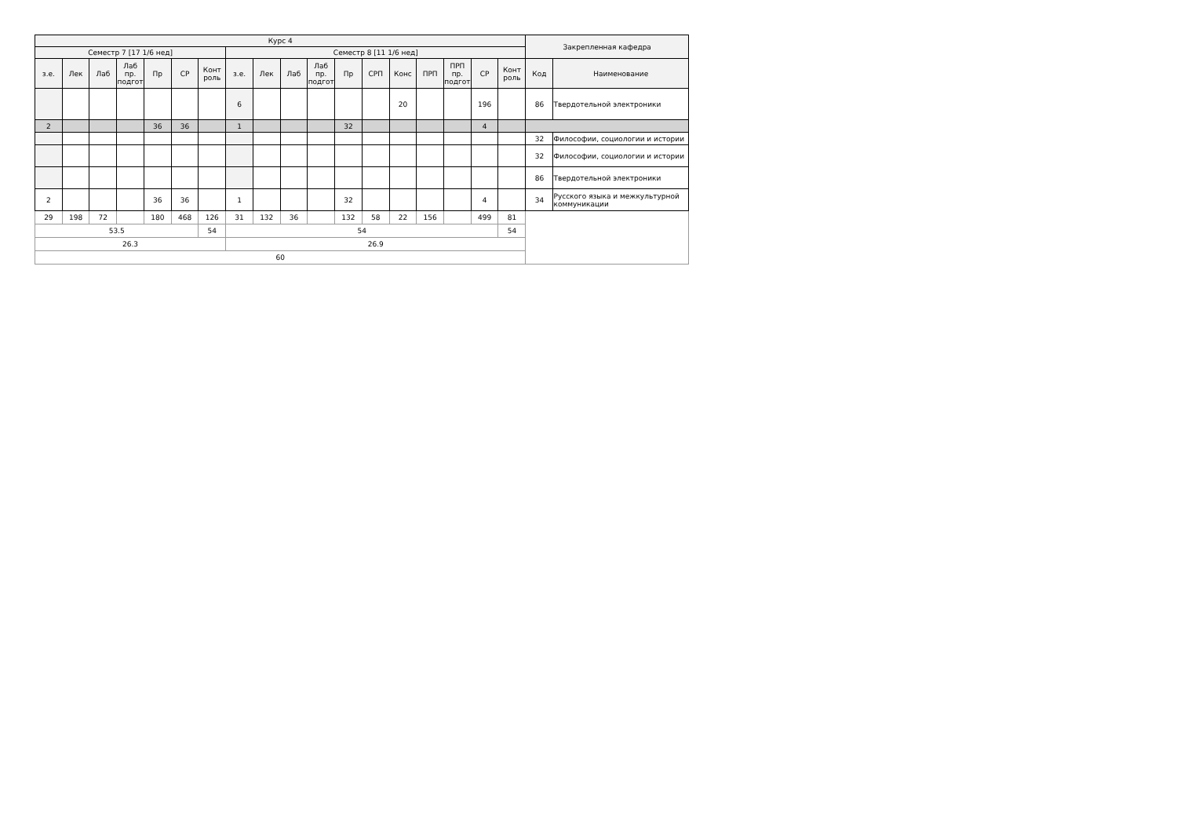| Курс 4 | | | | | | | | | | | | | | | | | | Закрепленная кафедра | |
| --- | --- | --- | --- | --- | --- | --- | --- | --- | --- | --- | --- | --- | --- | --- | --- | --- | --- | --- | --- |
| Семестр 7 [17 1/6 нед] | | | | | | | Семестр 8 [11 1/6 нед] | | | | | | | | | | | | |
| з.е. | Лек | Лаб | Лаб пр. подгот | Пр | СР | Конт роль | з.е. | Лек | Лаб | Лаб пр. подгот | Пр | СРП | Конс | ПРП | ПРП пр. подгот | СР | Конт роль | Код | Наименование |
| | | | | | | | 6 | | | | | | 20 | | | 196 | | 86 | Твердотельной электроники |
| 2 | | | | 36 | 36 | | 1 | | | | 32 | | | | | 4 | | | |
| | | | | | | | | | | | | | | | | | | 32 | Философии, социологии и истории |
| | | | | | | | | | | | | | | | | | | 32 | Философии, социологии и истории |
| | | | | | | | | | | | | | | | | | | 86 | Твердотельной электроники |
| 2 | | | | 36 | 36 | | 1 | | | | 32 | | | | | 4 | | 34 | Русского языка и межкультурной коммуникации |
| 29 | 198 | 72 | | 180 | 468 | 126 | 31 | 132 | 36 | | 132 | 58 | 22 | 156 | | 499 | 81 | | |
| 53.5 | | | | | | 54 | 54 | | | | | | | | | | 54 | | |
| 26.3 | | | | | | | 26.9 | | | | | | | | | | | | |
| 60 | | | | | | | | | | | | | | | | | | | |